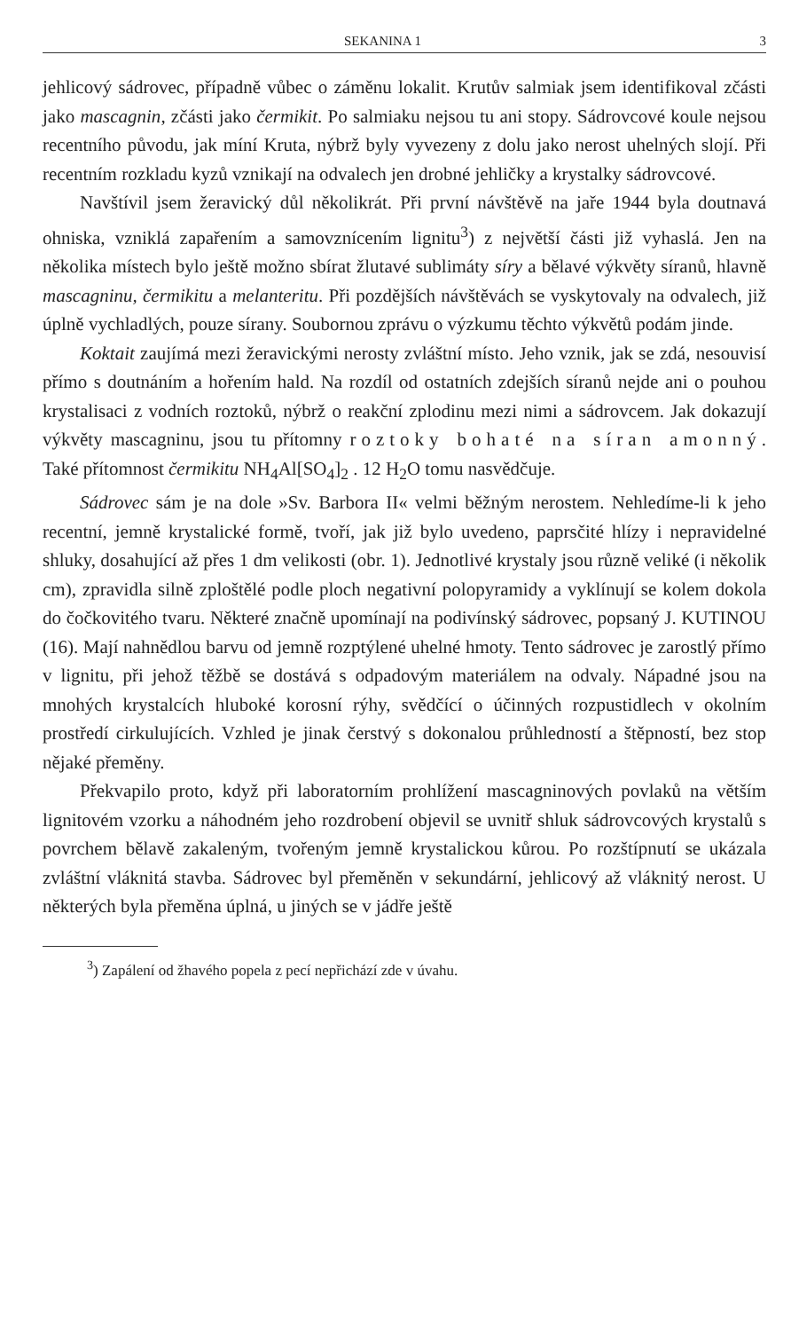SEKANINA 1 3
jehlicový sádrovec, případně vůbec o záměnu lokalit. Krutův salmiak jsem identifikoval zčásti jako mascagnin, zčásti jako čermikit. Po salmiaku nejsou tu ani stopy. Sádrovcové koule nejsou recentního původu, jak míní Kruta, nýbrž byly vyvezeny z dolu jako nerost uhelných slojí. Při recentním rozkladu kyzů vznikají na odvalech jen drobné jehličky a krystalky sádrovcové.
Navštívil jsem žeravický důl několikrát. Při první návštěvě na jaře 1944 byla doutnavá ohniska, vzniklá zapařením a samovznícením lignitu<sup>3</sup>) z největší části již vyhaslá. Jen na několika místech bylo ještě možno sbírat žlutavé sublimáty síry a bělavé výkvěty síranů, hlavně mascagninu, čermikitu a melanteritu. Při pozdějších návštěvách se vyskytovaly na odvalech, již úplně vychladlých, pouze sírany. Soubornou zprávu o výzkumu těchto výkvětů podám jinde.
Koktait zaujímá mezi žeravickými nerosty zvláštní místo. Jeho vznik, jak se zdá, nesouvisí přímo s doutnáním a hořením hald. Na rozdíl od ostatních zdejších síranů nejde ani o pouhou krystalisaci z vodních roztoků, nýbrž o reakční zplodinu mezi nimi a sádrovcem. Jak dokazují výkvěty mascagninu, jsou tu přítomny roztoky bohaté na síran amonný. Také přítomnost čermikitu NH<sub>4</sub>Al[SO<sub>4</sub>]<sub>2</sub> . 12 H<sub>2</sub>O tomu nasvědčuje.
Sádrovec sám je na dole »Sv. Barbora II« velmi běžným nerostem. Nehledíme-li k jeho recentní, jemně krystalické formě, tvoří, jak již bylo uvedeno, paprsčité hlízy i nepravidelné shluky, dosahující až přes 1 dm velikosti (obr. 1). Jednotlivé krystaly jsou různě veliké (i několik cm), zpravidla silně zploštělé podle ploch negativní polopyramidy a vyklínují se kolem dokola do čočkovitého tvaru. Některé značně upomínají na podivínský sádrovec, popsaný J. KUTINOU (16). Mají nahnědlou barvu od jemně rozptýlené uhelné hmoty. Tento sádrovec je zarostlý přímo v lignitu, při jehož těžbě se dostává s odpadovým materiálem na odvaly. Nápadné jsou na mnohých krystalcích hluboké korosní rýhy, svědčící o účinných rozpustidlech v okolním prostředí cirkulujících. Vzhled je jinak čerstvý s dokonalou průhledností a štěpností, bez stop nějaké přeměny.
Překvapilo proto, když při laboratorním prohlížení mascagninových povlaků na větším lignitovém vzorku a náhodném jeho rozdrobení objevil se uvnitř shluk sádrovcových krystalů s povrchem bělavě zakaleným, tvořeným jemně krystalickou kůrou. Po rozštípnutí se ukázala zvláštní vláknitá stavba. Sádrovec byl přeměněn v sekundární, jehlicový až vláknitý nerost. U některých byla přeměna úplná, u jiných se v jádře ještě
<sup>3</sup>) Zapálení od žhavého popela z pecí nepřichází zde v úvahu.